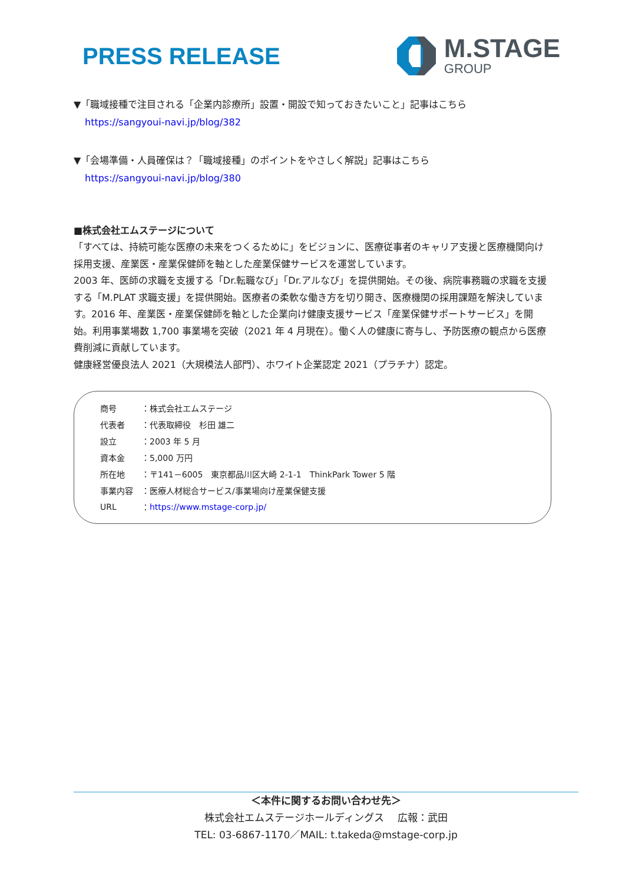PRESS RELEASE
M.STAGE
GROUP
▼「職域接種で注目される「企業内診療所」設置・開設で知っておきたいこと」記事はこちら
https://sangyoui-navi.jp/blog/382
▼「会場準備・人員確保は？「職域接種」のポイントをやさしく解説」記事はこちら
https://sangyoui-navi.jp/blog/380
■株式会社エムステージについて
「すべては、持続可能な医療の未来をつくるために」をビジョンに、医療従事者のキャリア支援と医療機関向け採用支援、産業医・産業保健師を軸とした産業保健サービスを運営しています。
2003 年、医師の求職を支援する「Dr.転職なび」「Dr.アルなび」を提供開始。その後、病院事務職の求職を支援する「M.PLAT 求職支援」を提供開始。医療者の柔軟な働き方を切り開き、医療機関の採用課題を解決しています。2016 年、産業医・産業保健師を軸とした企業向け健康支援サービス「産業保健サポートサービス」を開始。利用事業場数 1,700 事業場を突破（2021 年 4 月現在）。働く人の健康に寄与し、予防医療の観点から医療費削減に貢献しています。
健康経営優良法人 2021（大規模法人部門）、ホワイト企業認定 2021（プラチナ）認定。
| 商号 | ： | 株式会社エムステージ |
| 代表者 | ： | 代表取締役 杉田 雄二 |
| 設立 | ： | 2003 年 5 月 |
| 資本金 | ： | 5,000 万円 |
| 所在地 | ： | 〒141－6005 東京都品川区大崎 2-1-1 ThinkPark Tower 5 階 |
| 事業内容 | ： | 医療人材総合サービス/事業場向け産業保健支援 |
| URL | ： | https://www.mstage-corp.jp/ |
＜本件に関するお問い合わせ先＞
株式会社エムステージホールディングス　 広報：武田
TEL: 03-6867-1170／MAIL: t.takeda@mstage-corp.jp